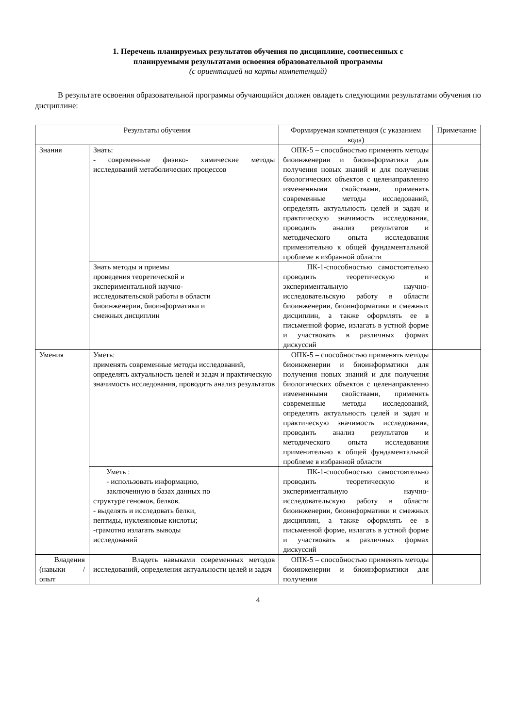1. Перечень планируемых результатов обучения по дисциплине, соотнесенных с
планируемыми результатами освоения образовательной программы
(с ориентацией на карты компетенций)
В результате освоения образовательной программы обучающийся должен овладеть следующими результатами обучения по дисциплине:
| Результаты обучения | | Формируемая компетенция (с указанием кода) | Примечание |
| --- | --- | --- | --- |
| Знания | Знать: - современные физико- химические методы исследований метаболических процессов | ОПК-5 – способностью применять методы биоинженерии и биоинформатики для получения новых знаний и для получения биологических объектов с целенаправленно измененными свойствами, применять современные методы исследований, определять актуальность целей и задач и практическую значимость исследования, проводить анализ результатов и методического опыта исследования применительно к общей фундаментальной проблеме в избранной области | |
| | Знать методы и приемы проведения теоретической и экспериментальной научно- исследовательской работы в области биоинженерии, биоинформатики и смежных дисциплин | ПК-1-способностью самостоятельно проводить теоретическую и экспериментальную научно-исследовательскую работу в области биоинженерии, биоинформатики и смежных дисциплин, а также оформлять ее в письменной форме, излагать в устной форме и участвовать в различных формах дискуссий | |
| Умения | Уметь: применять современные методы исследований, определять актуальность целей и задач и практическую значимость исследования, проводить анализ результатов | ОПК-5 – способностью применять методы биоинженерии и биоинформатики для получения новых знаний и для получения биологических объектов с целенаправленно измененными свойствами, применять современные методы исследований, определять актуальность целей и задач и практическую значимость исследования, проводить анализ результатов и методического опыта исследования применительно к общей фундаментальной проблеме в избранной области | |
| | Уметь : - использовать информацию, заключенную в базах данных по структуре геномов, белков. - выделять и исследовать белки, пептиды, нуклеиновые кислоты; -грамотно излагать выводы исследований | ПК-1-способностью самостоятельно проводить теоретическую и экспериментальную научно-исследовательскую работу в области биоинженерии, биоинформатики и смежных дисциплин, а также оформлять ее в письменной форме, излагать в устной форме и участвовать в различных формах дискуссий | |
| Владения (навыки / опыт | Владеть навыками современных методов исследований, определения актуальности целей и задач | ОПК-5 – способностью применять методы биоинженерии и биоинформатики для получения | |
4